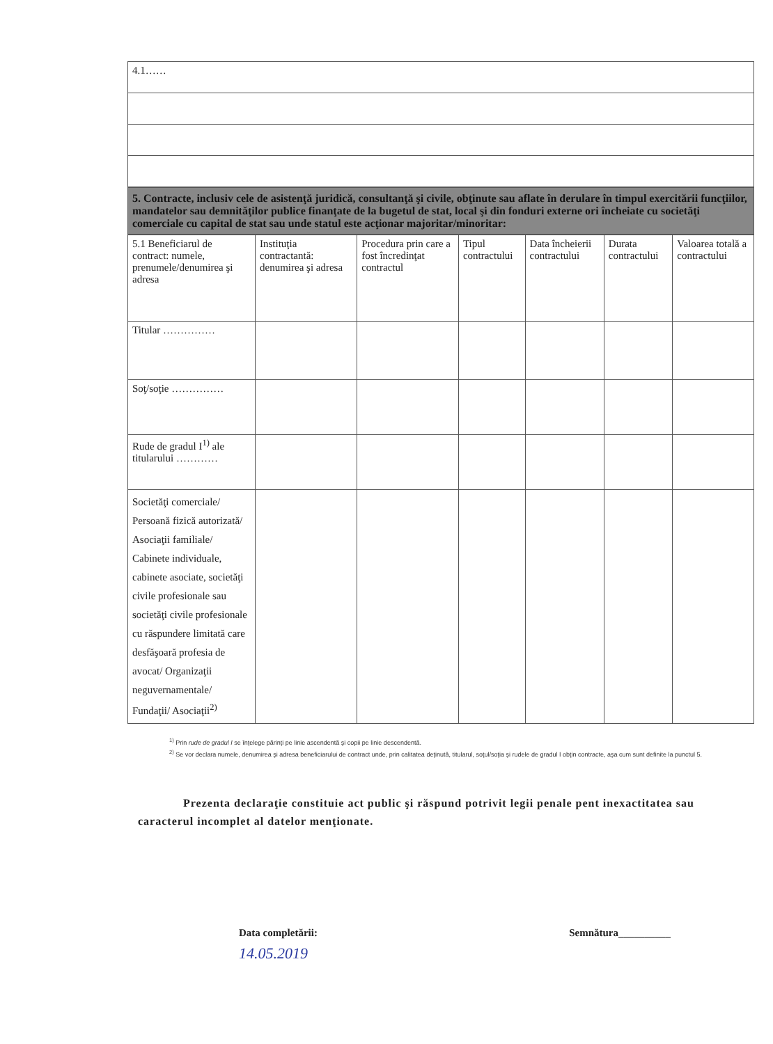| 4.1…… |
5. Contracte, inclusiv cele de asistenţă juridică, consultanţă şi civile, obţinute sau aflate în derulare în timpul exercitării funcţiilor, mandatelor sau demnităţilor publice finanţate de la bugetul de stat, local şi din fonduri externe ori încheiate cu societăţi comerciale cu capital de stat sau unde statul este acţionar majoritar/minoritar:
| 5.1 Beneficiarul de contract: numele, prenumele/denumirea şi adresa | Instituţia contractantă: denumirea şi adresa | Procedura prin care a fost încredinţat contractul | Tipul contractului | Data încheierii contractului | Durata contractului | Valoarea totală a contractului |
| --- | --- | --- | --- | --- | --- | --- |
| Titular …………… | | | | | | |
| Soţ/soţie …………… | | | | | | |
| Rude de gradul I<sup>1)</sup> ale titularului ………… | | | | | | |
| Societăţi comerciale/ Persoană fizică autorizată/ Asociaţii familiale/ Cabinete individuale, cabinete asociate, societăţi civile profesionale sau societăţi civile profesionale cu răspundere limitată care desfăşoară profesia de avocat/ Organizaţii neguvernamentale/ Fundaţii/ Asociaţii<sup>2)</sup> | | | | | | |
<sup>1)</sup> Prin rude de gradul I se înţelege părinţi pe linie ascendentă şi copii pe linie descendentă.
<sup>2)</sup> Se vor declara numele, denumirea şi adresa beneficiarului de contract unde, prin calitatea deţinută, titularul, soţul/soţia şi rudele de gradul I obţin contracte, aşa cum sunt definite la punctul 5.
Prezenta declaraţie constituie act public şi răspund potrivit legii penale pent inexactitatea sau caracterul incomplet al datelor menţionate.
Data completării:
14.05.2019
Semnătura__________